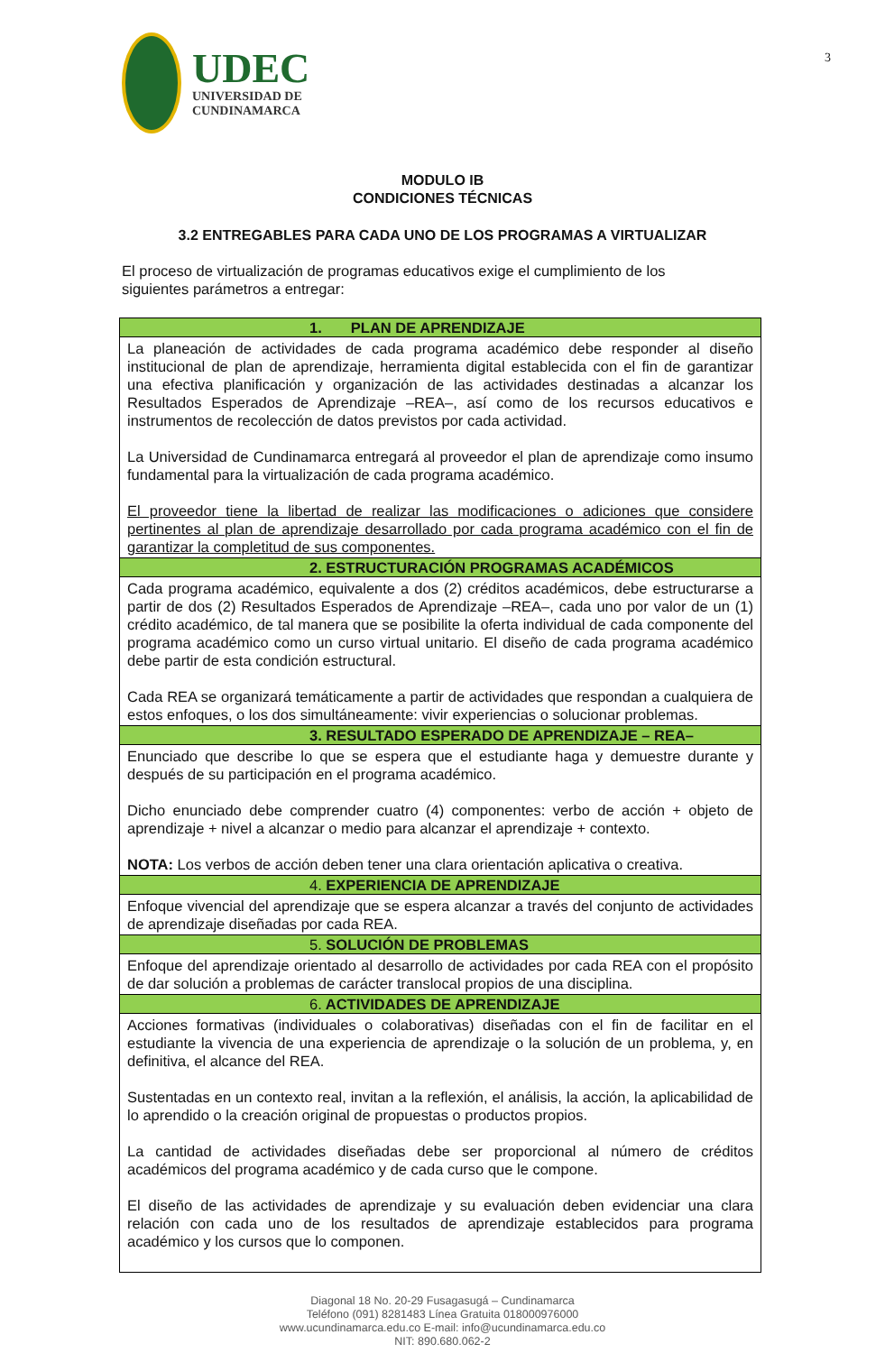UDEC
UNIVERSIDAD DE
CUNDINAMARCA
3
MODULO IB
CONDICIONES TÉCNICAS
3.2 ENTREGABLES PARA CADA UNO DE LOS PROGRAMAS A VIRTUALIZAR
El proceso de virtualización de programas educativos exige el cumplimiento de los siguientes parámetros a entregar:
| 1. PLAN DE APRENDIZAJE |
| --- |
| La planeación de actividades de cada programa académico debe responder al diseño institucional de plan de aprendizaje, herramienta digital establecida con el fin de garantizar una efectiva planificación y organización de las actividades destinadas a alcanzar los Resultados Esperados de Aprendizaje –REA–, así como de los recursos educativos e instrumentos de recolección de datos previstos por cada actividad. La Universidad de Cundinamarca entregará al proveedor el plan de aprendizaje como insumo fundamental para la virtualización de cada programa académico. El proveedor tiene la libertad de realizar las modificaciones o adiciones que considere pertinentes al plan de aprendizaje desarrollado por cada programa académico con el fin de garantizar la completitud de sus componentes. |
| 2. ESTRUCTURACIÓN PROGRAMAS ACADÉMICOS |
| Cada programa académico, equivalente a dos (2) créditos académicos, debe estructurarse a partir de dos (2) Resultados Esperados de Aprendizaje –REA–, cada uno por valor de un (1) crédito académico, de tal manera que se posibilite la oferta individual de cada componente del programa académico como un curso virtual unitario. El diseño de cada programa académico debe partir de esta condición estructural. Cada REA se organizará temáticamente a partir de actividades que respondan a cualquiera de estos enfoques, o los dos simultáneamente: vivir experiencias o solucionar problemas. |
| 3. RESULTADO ESPERADO DE APRENDIZAJE – REA– |
| Enunciado que describe lo que se espera que el estudiante haga y demuestre durante y después de su participación en el programa académico. Dicho enunciado debe comprender cuatro (4) componentes: verbo de acción + objeto de aprendizaje + nivel a alcanzar o medio para alcanzar el aprendizaje + contexto. NOTA: Los verbos de acción deben tener una clara orientación aplicativa o creativa. |
| 4. EXPERIENCIA DE APRENDIZAJE |
| Enfoque vivencial del aprendizaje que se espera alcanzar a través del conjunto de actividades de aprendizaje diseñadas por cada REA. |
| 5. SOLUCIÓN DE PROBLEMAS |
| Enfoque del aprendizaje orientado al desarrollo de actividades por cada REA con el propósito de dar solución a problemas de carácter translocal propios de una disciplina. |
| 6. ACTIVIDADES DE APRENDIZAJE |
| Acciones formativas (individuales o colaborativas) diseñadas con el fin de facilitar en el estudiante la vivencia de una experiencia de aprendizaje o la solución de un problema, y, en definitiva, el alcance del REA. Sustentadas en un contexto real, invitan a la reflexión, el análisis, la acción, la aplicabilidad de lo aprendido o la creación original de propuestas o productos propios. La cantidad de actividades diseñadas debe ser proporcional al número de créditos académicos del programa académico y de cada curso que le compone. El diseño de las actividades de aprendizaje y su evaluación deben evidenciar una clara relación con cada uno de los resultados de aprendizaje establecidos para programa académico y los cursos que lo componen. |
Diagonal 18 No. 20-29 Fusagasugá – Cundinamarca
Teléfono (091) 8281483 Línea Gratuita 018000976000
www.ucundinamarca.edu.co E-mail: info@ucundinamarca.edu.co
NIT: 890.680.062-2